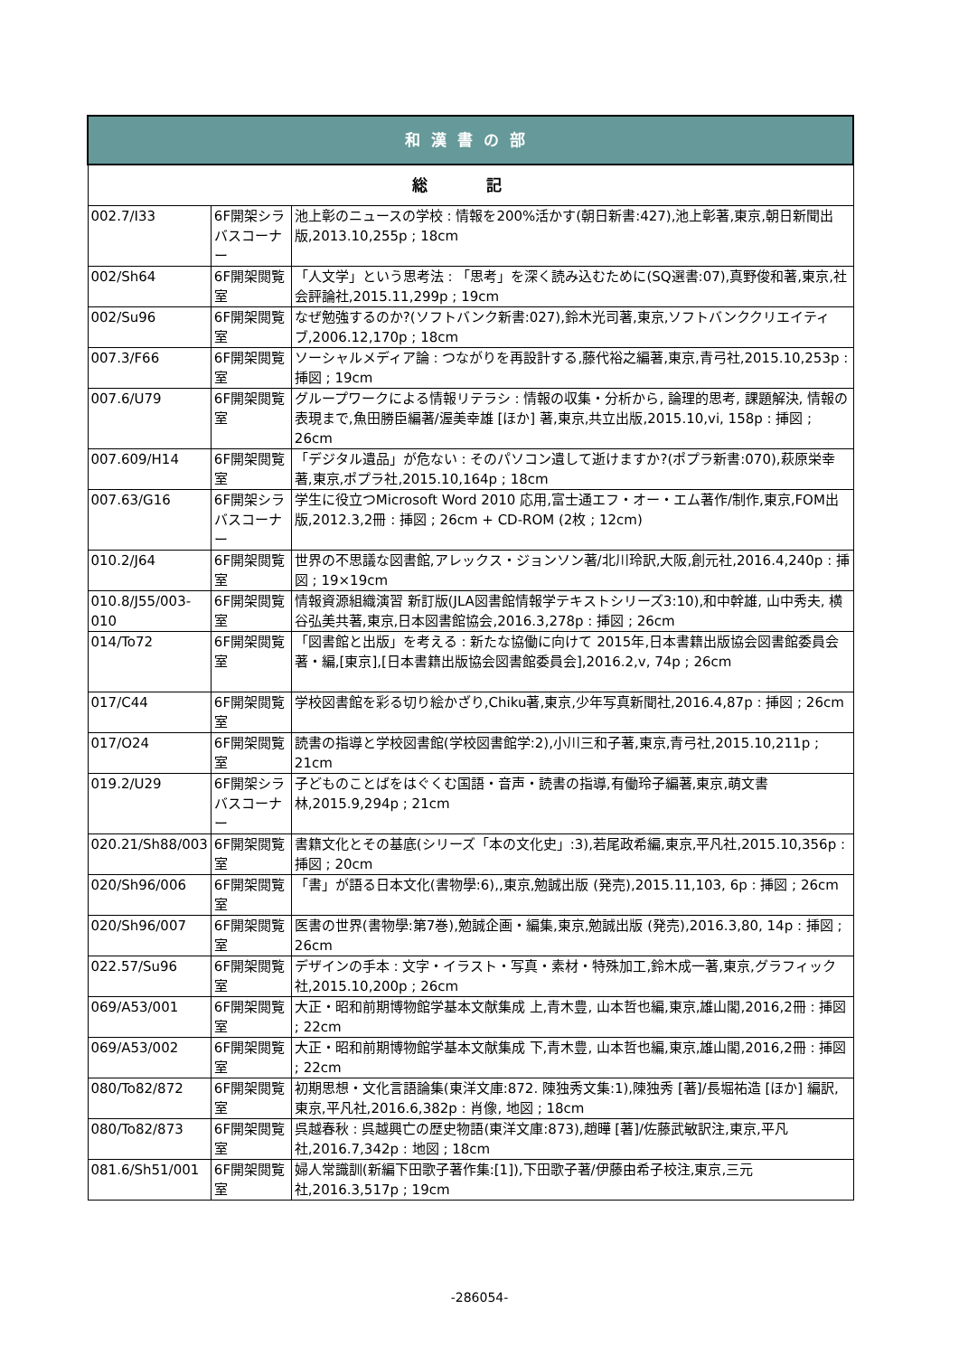| 和漢書の部 | | |
| --- | --- | --- |
| 総 記 | | |
| 002.7/I33 | 6F開架シラバスコーナー | 池上彰のニュースの学校 : 情報を200%活かす(朝日新書:427),池上彰著,東京,朝日新聞出版,2013.10,255p ; 18cm |
| 002/Sh64 | 6F開架閲覧室 | 「人文学」という思考法 : 「思考」を深く読み込むために(SQ選書:07),真野俊和著,東京,社会評論社,2015.11,299p ; 19cm |
| 002/Su96 | 6F開架閲覧室 | なぜ勉強するのか?(ソフトバンク新書:027),鈴木光司著,東京,ソフトバンククリエイティブ,2006.12,170p ; 18cm |
| 007.3/F66 | 6F開架閲覧室 | ソーシャルメディア論 : つながりを再設計する,藤代裕之編著,東京,青弓社,2015.10,253p : 挿図 ; 19cm |
| 007.6/U79 | 6F開架閲覧室 | グループワークによる情報リテラシ : 情報の収集・分析から, 論理的思考, 課題解決, 情報の表現まで,魚田勝臣編著/渥美幸雄 [ほか] 著,東京,共立出版,2015.10,vi, 158p : 挿図 ; 26cm |
| 007.609/H14 | 6F開架閲覧室 | 「デジタル遺品」が危ない : そのパソコン遺して逝けますか?(ポプラ新書:070),萩原栄幸著,東京,ポプラ社,2015.10,164p ; 18cm |
| 007.63/G16 | 6F開架シラバスコーナー | 学生に役立つMicrosoft Word 2010 応用,富士通エフ・オー・エム著作/制作,東京,FOM出版,2012.3,2冊 : 挿図 ; 26cm + CD-ROM (2枚 ; 12cm) |
| 010.2/J64 | 6F開架閲覧室 | 世界の不思議な図書館,アレックス・ジョンソン著/北川玲訳,大阪,創元社,2016.4,240p : 挿図 ; 19×19cm |
| 010.8/J55/003-010 | 6F開架閲覧室 | 情報資源組織演習 新訂版(JLA図書館情報学テキストシリーズ3:10),和中幹雄, 山中秀夫, 横谷弘美共著,東京,日本図書館協会,2016.3,278p : 挿図 ; 26cm |
| 014/To72 | 6F開架閲覧室 | 「図書館と出版」を考える : 新たな協働に向けて 2015年,日本書籍出版協会図書館委員会著・編,[東京],[日本書籍出版協会図書館委員会],2016.2,v, 74p ; 26cm |
| 017/C44 | 6F開架閲覧室 | 学校図書館を彩る切り絵かざり,Chiku著,東京,少年写真新聞社,2016.4,87p : 挿図 ; 26cm |
| 017/O24 | 6F開架閲覧室 | 読書の指導と学校図書館(学校図書館学:2),小川三和子著,東京,青弓社,2015.10,211p ; 21cm |
| 019.2/U29 | 6F開架シラバスコーナー | 子どものことばをはぐくむ国語・音声・読書の指導,有働玲子編著,東京,萌文書林,2015.9,294p ; 21cm |
| 020.21/Sh88/003 | 6F開架閲覧室 | 書籍文化とその基底(シリーズ「本の文化史」:3),若尾政希編,東京,平凡社,2015.10,356p : 挿図 ; 20cm |
| 020/Sh96/006 | 6F開架閲覧室 | 「書」が語る日本文化(書物學:6),,東京,勉誠出版 (発売),2015.11,103, 6p : 挿図 ; 26cm |
| 020/Sh96/007 | 6F開架閲覧室 | 医書の世界(書物學:第7巻),勉誠企画・編集,東京,勉誠出版 (発売),2016.3,80, 14p : 挿図 ; 26cm |
| 022.57/Su96 | 6F開架閲覧室 | デザインの手本 : 文字・イラスト・写真・素材・特殊加工,鈴木成一著,東京,グラフィック社,2015.10,200p ; 26cm |
| 069/A53/001 | 6F開架閲覧室 | 大正・昭和前期博物館学基本文献集成 上,青木豊, 山本哲也編,東京,雄山閣,2016,2冊 : 挿図 ; 22cm |
| 069/A53/002 | 6F開架閲覧室 | 大正・昭和前期博物館学基本文献集成 下,青木豊, 山本哲也編,東京,雄山閣,2016,2冊 : 挿図 ; 22cm |
| 080/To82/872 | 6F開架閲覧室 | 初期思想・文化言語論集(東洋文庫:872. 陳独秀文集:1),陳独秀 [著]/長堀祐造 [ほか] 編訳,東京,平凡社,2016.6,382p : 肖像, 地図 ; 18cm |
| 080/To82/873 | 6F開架閲覧室 | 呉越春秋 : 呉越興亡の歴史物語(東洋文庫:873),趙曄 [著]/佐藤武敏訳注,東京,平凡社,2016.7,342p : 地図 ; 18cm |
| 081.6/Sh51/001 | 6F開架閲覧室 | 婦人常識訓(新編下田歌子著作集:[1]),下田歌子著/伊藤由希子校注,東京,三元社,2016.3,517p ; 19cm |
-286054-